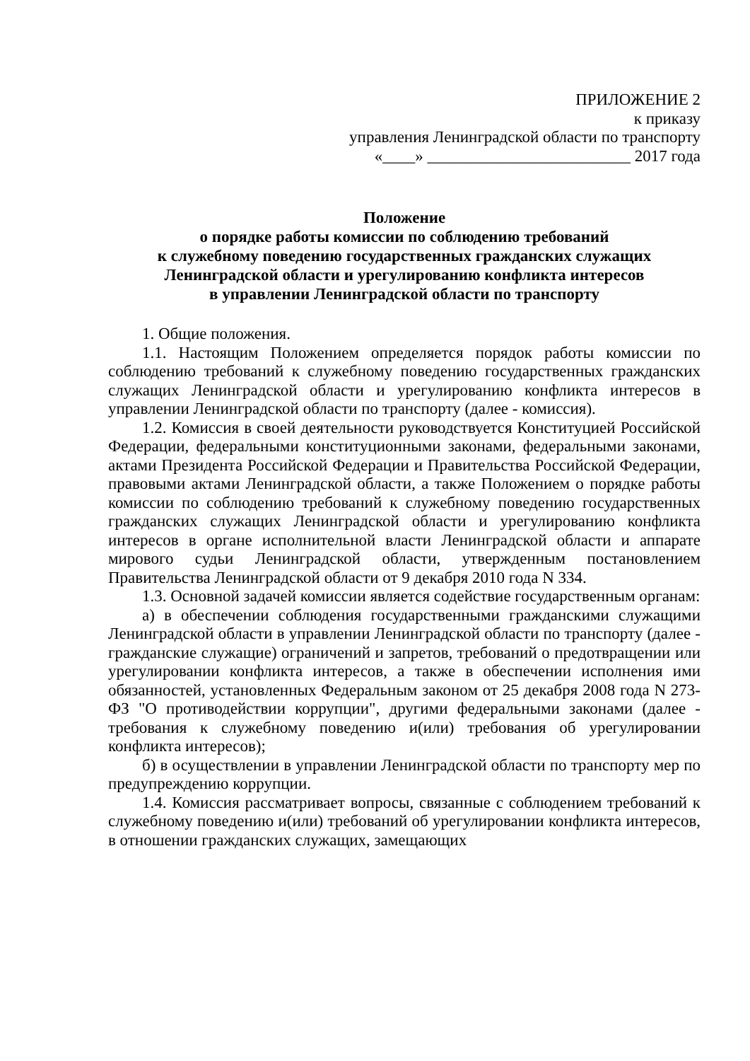ПРИЛОЖЕНИЕ 2
к приказу
управления Ленинградской области по транспорту
«____» _________________________ 2017 года
Положение
о порядке работы комиссии по соблюдению требований
к служебному поведению государственных гражданских служащих
Ленинградской области и урегулированию конфликта интересов
в управлении Ленинградской области по транспорту
1. Общие положения.
1.1. Настоящим Положением определяется порядок работы комиссии по соблюдению требований к служебному поведению государственных гражданских служащих Ленинградской области и урегулированию конфликта интересов в управлении Ленинградской области по транспорту (далее - комиссия).
1.2. Комиссия в своей деятельности руководствуется Конституцией Российской Федерации, федеральными конституционными законами, федеральными законами, актами Президента Российской Федерации и Правительства Российской Федерации, правовыми актами Ленинградской области, а также Положением о порядке работы комиссии по соблюдению требований к служебному поведению государственных гражданских служащих Ленинградской области и урегулированию конфликта интересов в органе исполнительной власти Ленинградской области и аппарате мирового судьи Ленинградской области, утвержденным постановлением Правительства Ленинградской области от 9 декабря 2010 года N 334.
1.3. Основной задачей комиссии является содействие государственным органам:
а) в обеспечении соблюдения государственными гражданскими служащими Ленинградской области в управлении Ленинградской области по транспорту (далее - гражданские служащие) ограничений и запретов, требований о предотвращении или урегулировании конфликта интересов, а также в обеспечении исполнения ими обязанностей, установленных Федеральным законом от 25 декабря 2008 года N 273-ФЗ "О противодействии коррупции", другими федеральными законами (далее - требования к служебному поведению и(или) требования об урегулировании конфликта интересов);
б) в осуществлении в управлении Ленинградской области по транспорту мер по предупреждению коррупции.
1.4. Комиссия рассматривает вопросы, связанные с соблюдением требований к служебному поведению и(или) требований об урегулировании конфликта интересов, в отношении гражданских служащих, замещающих